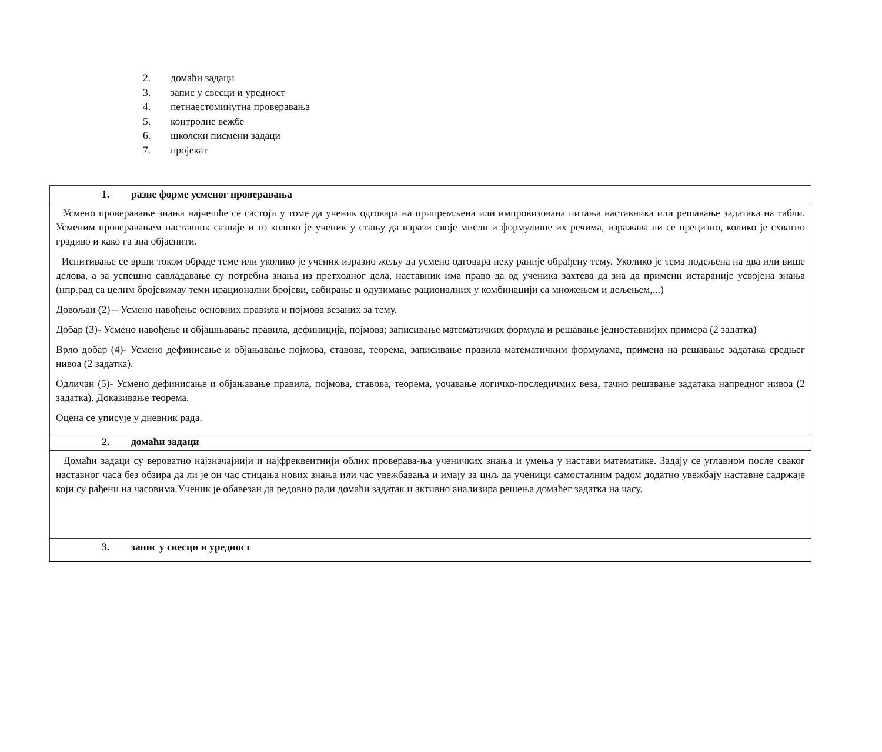2. домаћи задаци
3. запис у свесци и уредност
4. петнаестоминутна проверавања
5. контролне вежбе
6. школски писмени задаци
7. пројекат
| 1. разне форме усменог проверавања |
| Усмено проверавање знања најчешће се састоји у томе да ученик одговара на припремљена или импровизована питања наставника или решавање задатака на табли. Усменим проверавањем наставник сазнаје и то колико је ученик у стању да изрази своје мисли и формулише их речима, изражава ли се прецизно, колико је схватио градиво и како га зна објаснити. Испитивање се врши током обраде теме или уколико је ученик изразио жељу да усмено одговара неку раније обрађену тему. Уколико је тема подељена на два или више делова, а за успешно савладавање су потребна знања из претходног дела, наставник има право да од ученика захтева да зна да примени истараније усвојена знања (нпр.рад са целим бројевимау теми ирационални бројеви, сабирање и одузимање рационалних у комбинацији са множењем и дељењем,...) Довољан (2) – Усмено навођење основних правила и појмова везаних за тему. Добар (3)- Усмено навођење и објашњавање правила, дефиниција, појмова; записивање математичких формула и решавање једноставнијих примера (2 задатка) Врло добар (4)- Усмено дефинисање и објањавање појмова, ставова, теорема, записивање правила математичким формулама, примена на решавање задатака средњег нивоа (2 задатка). Одличан (5)- Усмено дефинисање и објањавање правила, појмова, ставова, теорема, уочавање логичко-последичмих веза, тачно решавање задатака напредног нивоа (2 задатка). Доказивање теорема. Оцена се уписује у дневник рада. |
| 2. домаћи задаци |
| Домаћи задаци су вероватно најзначајнији и најфреквентнији облик проверава-ња ученичких знања и умења у настави математике. Задају се углавном после сваког наставног часа без обзира да ли је он час стицања нових знања или час увежбавања и имају за циљ да ученици самосталним радом додатно увежбају наставне садржаје који су рађени на часовима.Ученик је обавезан да редовно ради домаћи задатак и активно анализира решења домаћег задатка на часу. |
| 3. запис у свесци и уредност |